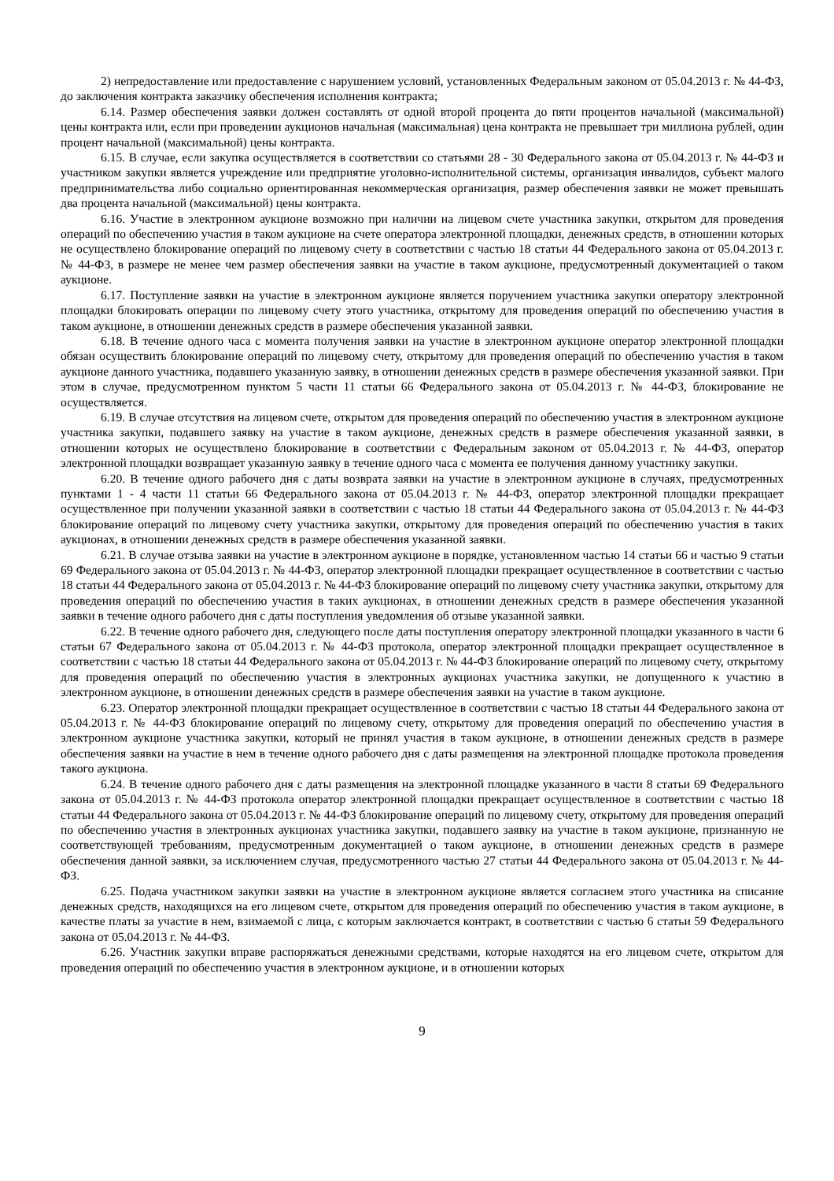2) непредоставление или предоставление с нарушением условий, установленных Федеральным законом от 05.04.2013 г. № 44-ФЗ, до заключения контракта заказчику обеспечения исполнения контракта;
6.14. Размер обеспечения заявки должен составлять от одной второй процента до пяти процентов начальной (максимальной) цены контракта или, если при проведении аукционов начальная (максимальная) цена контракта не превышает три миллиона рублей, один процент начальной (максимальной) цены контракта.
6.15. В случае, если закупка осуществляется в соответствии со статьями 28 - 30 Федерального закона от 05.04.2013 г. № 44-ФЗ и участником закупки является учреждение или предприятие уголовно-исполнительной системы, организация инвалидов, субъект малого предпринимательства либо социально ориентированная некоммерческая организация, размер обеспечения заявки не может превышать два процента начальной (максимальной) цены контракта.
6.16. Участие в электронном аукционе возможно при наличии на лицевом счете участника закупки, открытом для проведения операций по обеспечению участия в таком аукционе на счете оператора электронной площадки, денежных средств, в отношении которых не осуществлено блокирование операций по лицевому счету в соответствии с частью 18 статьи 44 Федерального закона от 05.04.2013 г. № 44-ФЗ, в размере не менее чем размер обеспечения заявки на участие в таком аукционе, предусмотренный документацией о таком аукционе.
6.17. Поступление заявки на участие в электронном аукционе является поручением участника закупки оператору электронной площадки блокировать операции по лицевому счету этого участника, открытому для проведения операций по обеспечению участия в таком аукционе, в отношении денежных средств в размере обеспечения указанной заявки.
6.18. В течение одного часа с момента получения заявки на участие в электронном аукционе оператор электронной площадки обязан осуществить блокирование операций по лицевому счету, открытому для проведения операций по обеспечению участия в таком аукционе данного участника, подавшего указанную заявку, в отношении денежных средств в размере обеспечения указанной заявки. При этом в случае, предусмотренном пунктом 5 части 11 статьи 66 Федерального закона от 05.04.2013 г. № 44-ФЗ, блокирование не осуществляется.
6.19. В случае отсутствия на лицевом счете, открытом для проведения операций по обеспечению участия в электронном аукционе участника закупки, подавшего заявку на участие в таком аукционе, денежных средств в размере обеспечения указанной заявки, в отношении которых не осуществлено блокирование в соответствии с Федеральным законом от 05.04.2013 г. № 44-ФЗ, оператор электронной площадки возвращает указанную заявку в течение одного часа с момента ее получения данному участнику закупки.
6.20. В течение одного рабочего дня с даты возврата заявки на участие в электронном аукционе в случаях, предусмотренных пунктами 1 - 4 части 11 статьи 66 Федерального закона от 05.04.2013 г. № 44-ФЗ, оператор электронной площадки прекращает осуществленное при получении указанной заявки в соответствии с частью 18 статьи 44 Федерального закона от 05.04.2013 г. № 44-ФЗ блокирование операций по лицевому счету участника закупки, открытому для проведения операций по обеспечению участия в таких аукционах, в отношении денежных средств в размере обеспечения указанной заявки.
6.21. В случае отзыва заявки на участие в электронном аукционе в порядке, установленном частью 14 статьи 66 и частью 9 статьи 69 Федерального закона от 05.04.2013 г. № 44-ФЗ, оператор электронной площадки прекращает осуществленное в соответствии с частью 18 статьи 44 Федерального закона от 05.04.2013 г. № 44-ФЗ блокирование операций по лицевому счету участника закупки, открытому для проведения операций по обеспечению участия в таких аукционах, в отношении денежных средств в размере обеспечения указанной заявки в течение одного рабочего дня с даты поступления уведомления об отзыве указанной заявки.
6.22. В течение одного рабочего дня, следующего после даты поступления оператору электронной площадки указанного в части 6 статьи 67 Федерального закона от 05.04.2013 г. № 44-ФЗ протокола, оператор электронной площадки прекращает осуществленное в соответствии с частью 18 статьи 44 Федерального закона от 05.04.2013 г. № 44-ФЗ блокирование операций по лицевому счету, открытому для проведения операций по обеспечению участия в электронных аукционах участника закупки, не допущенного к участию в электронном аукционе, в отношении денежных средств в размере обеспечения заявки на участие в таком аукционе.
6.23. Оператор электронной площадки прекращает осуществленное в соответствии с частью 18 статьи 44 Федерального закона от 05.04.2013 г. № 44-ФЗ блокирование операций по лицевому счету, открытому для проведения операций по обеспечению участия в электронном аукционе участника закупки, который не принял участия в таком аукционе, в отношении денежных средств в размере обеспечения заявки на участие в нем в течение одного рабочего дня с даты размещения на электронной площадке протокола проведения такого аукциона.
6.24. В течение одного рабочего дня с даты размещения на электронной площадке указанного в части 8 статьи 69 Федерального закона от 05.04.2013 г. № 44-ФЗ протокола оператор электронной площадки прекращает осуществленное в соответствии с частью 18 статьи 44 Федерального закона от 05.04.2013 г. № 44-ФЗ блокирование операций по лицевому счету, открытому для проведения операций по обеспечению участия в электронных аукционах участника закупки, подавшего заявку на участие в таком аукционе, признанную не соответствующей требованиям, предусмотренным документацией о таком аукционе, в отношении денежных средств в размере обеспечения данной заявки, за исключением случая, предусмотренного частью 27 статьи 44 Федерального закона от 05.04.2013 г. № 44-ФЗ.
6.25. Подача участником закупки заявки на участие в электронном аукционе является согласием этого участника на списание денежных средств, находящихся на его лицевом счете, открытом для проведения операций по обеспечению участия в таком аукционе, в качестве платы за участие в нем, взимаемой с лица, с которым заключается контракт, в соответствии с частью 6 статьи 59 Федерального закона от 05.04.2013 г. № 44-ФЗ.
6.26. Участник закупки вправе распоряжаться денежными средствами, которые находятся на его лицевом счете, открытом для проведения операций по обеспечению участия в электронном аукционе, и в отношении которых
9